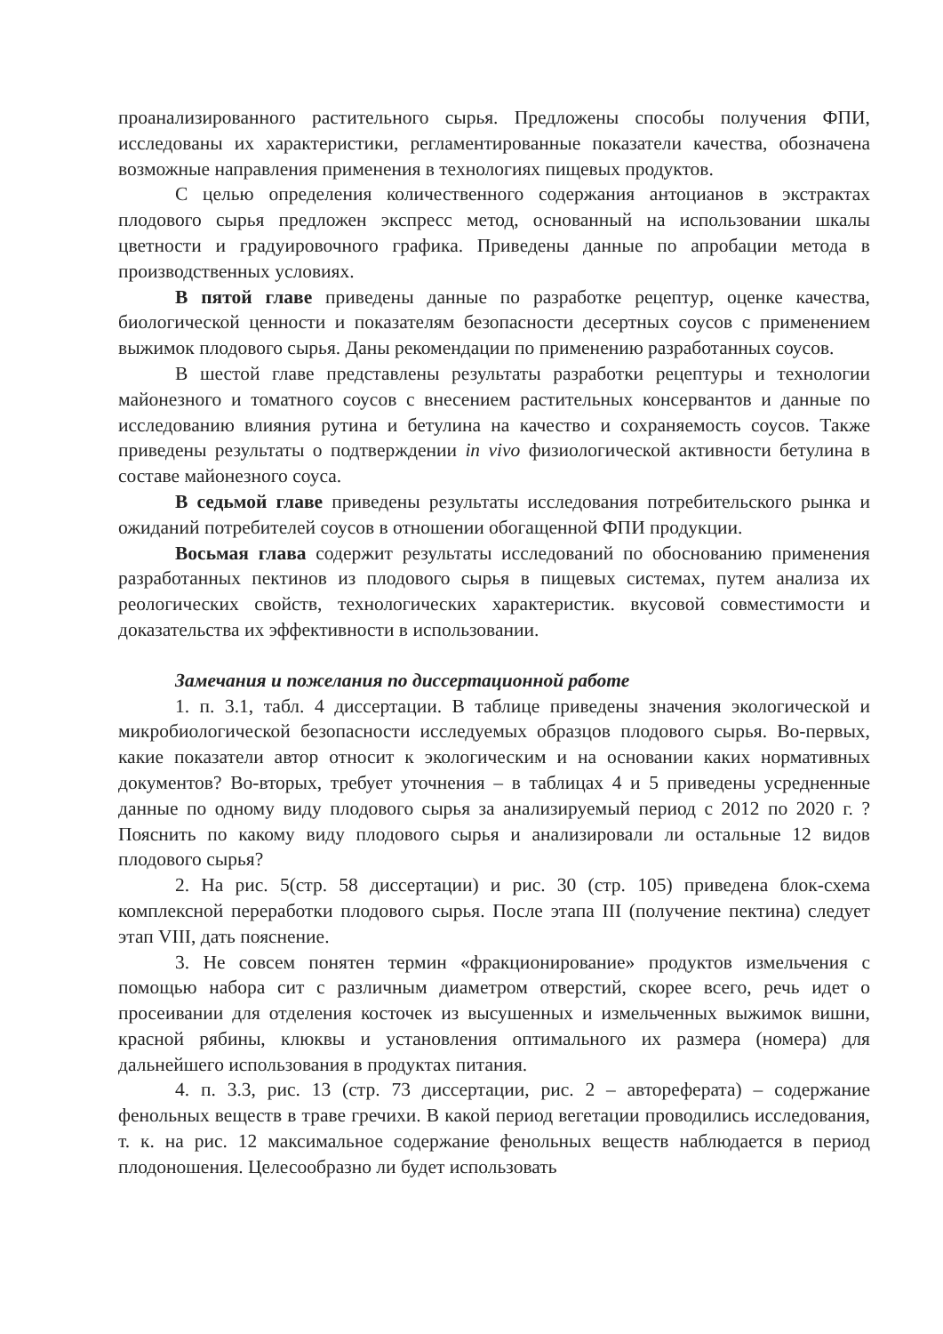проанализированного растительного сырья. Предложены способы получения ФПИ, исследованы их характеристики, регламентированные показатели качества, обозначена возможные направления применения в технологиях пищевых продуктов.
С целью определения количественного содержания антоцианов в экстрактах плодового сырья предложен экспресс метод, основанный на использовании шкалы цветности и градуировочного графика. Приведены данные по апробации метода в производственных условиях.
В пятой главе приведены данные по разработке рецептур, оценке качества, биологической ценности и показателям безопасности десертных соусов с применением выжимок плодового сырья. Даны рекомендации по применению разработанных соусов.
В шестой главе представлены результаты разработки рецептуры и технологии майонезного и томатного соусов с внесением растительных консервантов и данные по исследованию влияния рутина и бетулина на качество и сохраняемость соусов. Также приведены результаты о подтверждении in vivo физиологической активности бетулина в составе майонезного соуса.
В седьмой главе приведены результаты исследования потребительского рынка и ожиданий потребителей соусов в отношении обогащенной ФПИ продукции.
Восьмая глава содержит результаты исследований по обоснованию применения разработанных пектинов из плодового сырья в пищевых системах, путем анализа их реологических свойств, технологических характеристик. вкусовой совместимости и доказательства их эффективности в использовании.
Замечания и пожелания по диссертационной работе
1. п. 3.1, табл. 4 диссертации. В таблице приведены значения экологической и микробиологической безопасности исследуемых образцов плодового сырья. Во-первых, какие показатели автор относит к экологическим и на основании каких нормативных документов? Во-вторых, требует уточнения – в таблицах 4 и 5 приведены усредненные данные по одному виду плодового сырья за анализируемый период с 2012 по 2020 г. ? Пояснить по какому виду плодового сырья и анализировали ли остальные 12 видов плодового сырья?
2. На рис. 5(стр. 58 диссертации) и рис. 30 (стр. 105) приведена блок-схема комплексной переработки плодового сырья. После этапа III (получение пектина) следует этап VIII, дать пояснение.
3. Не совсем понятен термин «фракционирование» продуктов измельчения с помощью набора сит с различным диаметром отверстий, скорее всего, речь идет о просеивании для отделения косточек из высушенных и измельченных выжимок вишни, красной рябины, клюквы и установления оптимального их размера (номера) для дальнейшего использования в продуктах питания.
4. п. 3.3, рис. 13 (стр. 73 диссертации, рис. 2 – автореферата) – содержание фенольных веществ в траве гречихи. В какой период вегетации проводились исследования, т. к. на рис. 12 максимальное содержание фенольных веществ наблюдается в период плодоношения. Целесообразно ли будет использовать